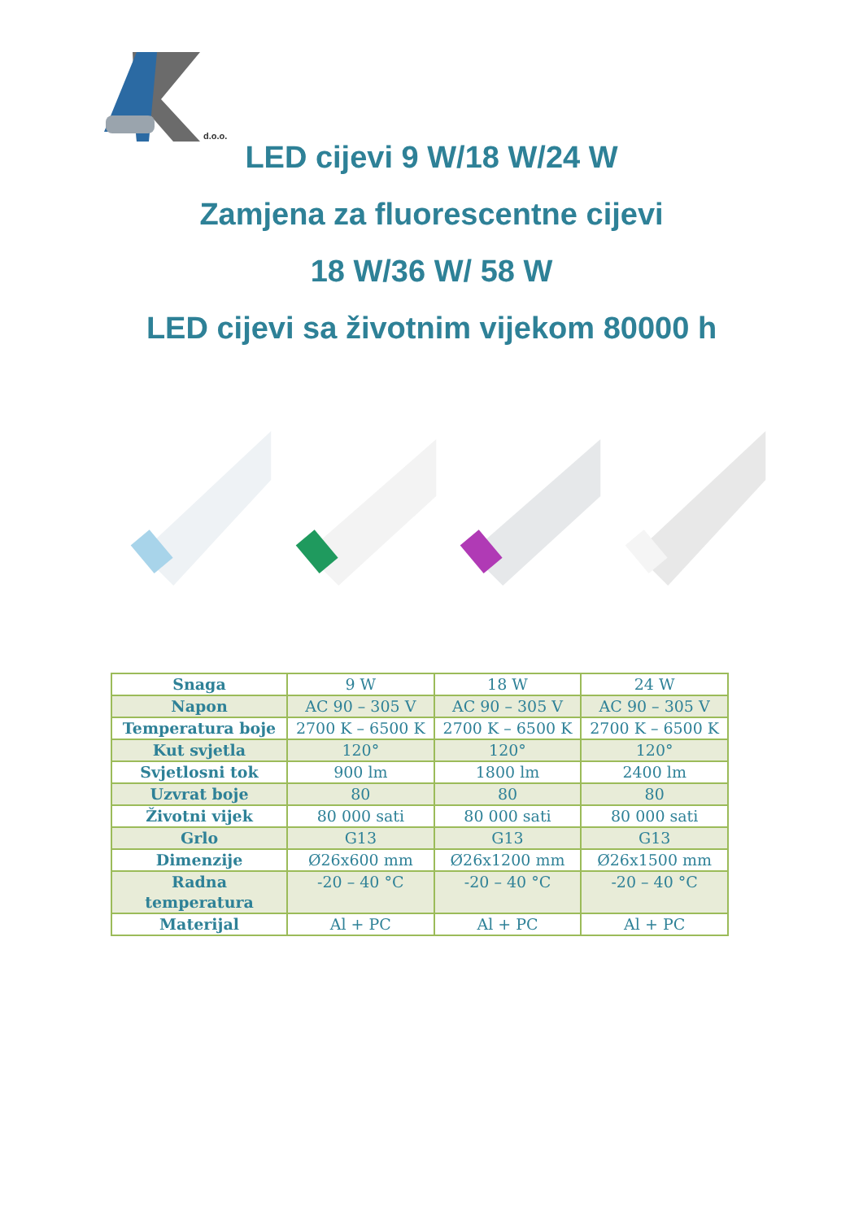d.o.o.
LED cijevi 9 W/18 W/24 W
Zamjena za fluorescentne cijevi
18 W/36 W/ 58 W
LED cijevi sa životnim vijekom 80000 h
| Snaga | 9 W | 18 W | 24 W |
| Napon | AC 90 – 305 V | AC 90 – 305 V | AC 90 – 305 V |
| Temperatura boje | 2700 K – 6500 K | 2700 K – 6500 K | 2700 K – 6500 K |
| Kut svjetla | 120° | 120° | 120° |
| Svjetlosni tok | 900 lm | 1800 lm | 2400 lm |
| Uzvrat boje | 80 | 80 | 80 |
| Životni vijek | 80 000 sati | 80 000 sati | 80 000 sati |
| Grlo | G13 | G13 | G13 |
| Dimenzije | Ø26x600 mm | Ø26x1200 mm | Ø26x1500 mm |
| Radna temperatura | -20 – 40 °C | -20 – 40 °C | -20 – 40 °C |
| Materijal | Al + PC | Al + PC | Al + PC |